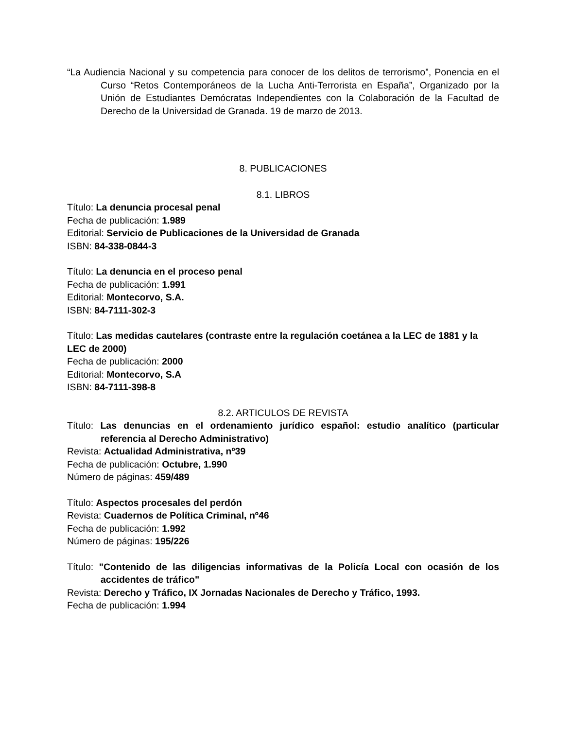“La Audiencia Nacional y su competencia para conocer de los delitos de terrorismo”, Ponencia en el Curso “Retos Contemporáneos de la Lucha Anti-Terrorista en España”, Organizado por la Unión de Estudiantes Demócratas Independientes con la Colaboración de la Facultad de Derecho de la Universidad de Granada. 19 de marzo de 2013.
8. PUBLICACIONES
8.1. LIBROS
Título: La denuncia procesal penal
Fecha de publicación: 1.989
Editorial: Servicio de Publicaciones de la Universidad de Granada
ISBN: 84-338-0844-3
Título: La denuncia en el proceso penal
Fecha de publicación: 1.991
Editorial: Montecorvo, S.A.
ISBN: 84-7111-302-3
Título: Las medidas cautelares (contraste entre la regulación coetánea a la LEC de 1881 y la LEC de 2000)
Fecha de publicación: 2000
Editorial: Montecorvo, S.A
ISBN: 84-7111-398-8
8.2. ARTICULOS DE REVISTA
Título: Las denuncias en el ordenamiento jurídico español: estudio analítico (particular referencia al Derecho Administrativo)
Revista: Actualidad Administrativa, nº39
Fecha de publicación: Octubre, 1.990
Número de páginas: 459/489
Título: Aspectos procesales del perdón
Revista: Cuadernos de Política Criminal, nº46
Fecha de publicación: 1.992
Número de páginas: 195/226
Título: "Contenido de las diligencias informativas de la Policía Local con ocasión de los accidentes de tráfico"
Revista: Derecho y Tráfico, IX Jornadas Nacionales de Derecho y Tráfico, 1993.
Fecha de publicación: 1.994